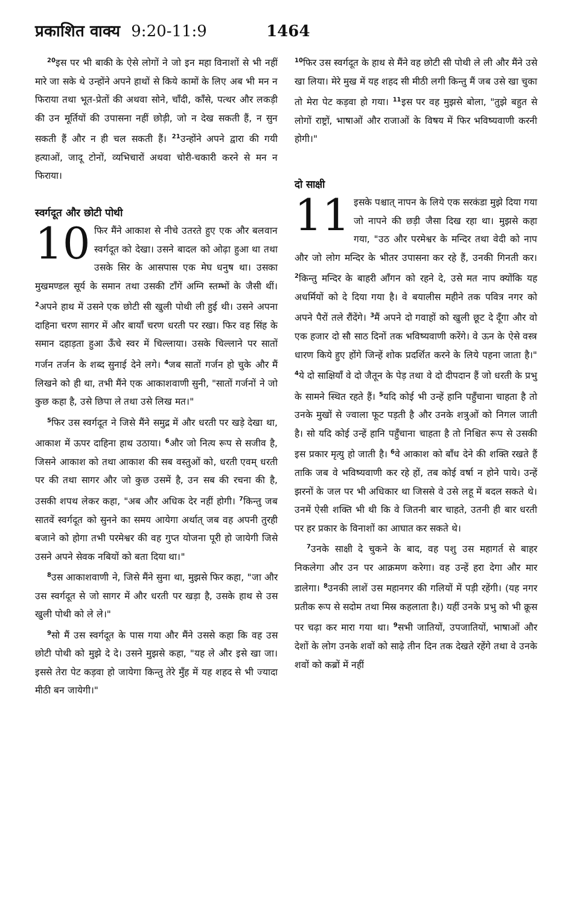प्रकाशित वाक्य 9:20-11:9 1464
<sup>20</sup> इस पर भी बाकी के ऐसे लोगों ने जो इन महा विनाशों से भी नहीं मारे जा सके थे उन्होंने अपने हाथों से किये कामों के लिए अब भी मन न फिराया तथा भूत-प्रेतों की अथवा सोने, चाँदी, काँसे, पत्थर और लकड़ी की उन मूर्तियों की उपासना नहीं छोड़ी, जो न देख सकती हैं, न सुन सकती हैं और न ही चल सकती हैं। <sup>21</sup>उन्होंने अपने द्वारा की गयी हत्याओं, जादू टोनों, व्यभिचारों अथवा चोरी-चकारी करने से मन न फिराया।
स्वर्गदूत और छोटी पोथी
10 फिर मैंने आकाश से नीचे उतरते हुए एक और बलवान स्वर्गदूत को देखा। उसने बादल को ओढ़ा हुआ था तथा उसके सिर के आसपास एक मेघ धनुष था। उसका मुखमण्डल सूर्य के समान तथा उसकी टाँगें अग्नि स्तम्भों के जैसी थीं। <sup>2</sup>अपने हाथ में उसने एक छोटी सी खुली पोथी ली हुई थी। उसने अपना दाहिना चरण सागर में और बायाँ चरण धरती पर रखा। फिर वह सिंह के समान दहाड़ता हुआ ऊँचे स्वर में चिल्लाया। उसके चिल्लाने पर सातों गर्जन तर्जन के शब्द सुनाई देने लगे। <sup>4</sup>जब सातों गर्जन हो चुके और मैं लिखने को ही था, तभी मैंने एक आकाशवाणी सुनी, "सातों गर्जनों ने जो कुछ कहा है, उसे छिपा ले तथा उसे लिख मत।"
<sup>5</sup> फिर उस स्वर्गदूत ने जिसे मैंने समुद्र में और धरती पर खड़े देखा था, आकाश में ऊपर दाहिना हाथ उठाया। <sup>6</sup>और जो नित्य रूप से सजीव है, जिसने आकाश को तथा आकाश की सब वस्तुओं को, धरती एवम् धरती पर की तथा सागर और जो कुछ उसमें है, उन सब की रचना की है, उसकी शपथ लेकर कहा, "अब और अधिक देर नहीं होगी। <sup>7</sup>किन्तु जब सातवें स्वर्गदूत को सुनने का समय आयेगा अर्थात् जब वह अपनी तुरही बजाने को होगा तभी परमेश्वर की वह गुप्त योजना पूरी हो जायेगी जिसे उसने अपने सेवक नबियों को बता दिया था।"
<sup>8</sup> उस आकाशवाणी ने, जिसे मैंने सुना था, मुझसे फिर कहा, "जा और उस स्वर्गदूत से जो सागर में और धरती पर खड़ा है, उसके हाथ से उस खुली पोथी को ले ले।"
<sup>9</sup> सो मैं उस स्वर्गदूत के पास गया और मैंने उससे कहा कि वह उस छोटी पोथी को मुझे दे दे। उसने मुझसे कहा, "यह ले और इसे खा जा। इससे तेरा पेट कड़वा हो जायेगा किन्तु तेरे मुँह में यह शहद से भी ज्यादा मीठी बन जायेगी।"
<sup>10</sup> फिर उस स्वर्गदूत के हाथ से मैंने वह छोटी सी पोथी ले ली और मैंने उसे खा लिया। मेरे मुख में यह शहद सी मीठी लगी किन्तु मैं जब उसे खा चुका तो मेरा पेट कड़वा हो गया। <sup>11</sup>इस पर वह मुझसे बोला, "तुझे बहुत से लोगों राष्ट्रों, भाषाओं और राजाओं के विषय में फिर भविष्यवाणी करनी होगी।"
दो साक्षी
11 इसके पश्चात् नापन के लिये एक सरकंडा मुझे दिया गया जो नापने की छड़ी जैसा दिख रहा था। मुझसे कहा गया, "उठ और परमेश्वर के मन्दिर तथा वेदी को नाप और जो लोग मन्दिर के भीतर उपासना कर रहे हैं, उनकी गिनती कर। <sup>2</sup>किन्तु मन्दिर के बाहरी आँगन को रहने दे, उसे मत नाप क्योंकि यह अधर्मियों को दे दिया गया है। वे बयालीस महीने तक पवित्र नगर को अपने पैरों तले रौंदेंगे। <sup>3</sup>मैं अपने दो गवाहों को खुली छूट दे दूँगा और वो एक हजार दो सौ साठ दिनों तक भविष्यवाणी करेंगे। वे ऊन के ऐसे वस्त्र धारण किये हुए होंगे जिन्हें शोक प्रदर्शित करने के लिये पहना जाता है।" <sup>4</sup>ये दो साक्षियाँ वे दो जैतून के पेड़ तथा वे दो दीपदान हैं जो धरती के प्रभु के सामने स्थित रहते हैं। <sup>5</sup>यदि कोई भी उन्हें हानि पहुँचाना चाहता है तो उनके मुखों से ज्वाला फूट पड़ती है और उनके शत्रुओं को निगल जाती है। सो यदि कोई उन्हें हानि पहुँचाना चाहता है तो निश्चित रूप से उसकी इस प्रकार मृत्यु हो जाती है। <sup>6</sup>वे आकाश को बाँध देने की शक्ति रखते हैं ताकि जब वे भविष्यवाणी कर रहे हों, तब कोई वर्षा न होने पाये। उन्हें झरनों के जल पर भी अधिकार था जिससे वे उसे लहू में बदल सकते थे। उनमें ऐसी शक्ति भी थी कि वे जितनी बार चाहते, उतनी ही बार धरती पर हर प्रकार के विनाशों का आघात कर सकते थे।
<sup>7</sup> उनके साक्षी दे चुकने के बाद, वह पशु उस महागर्त से बाहर निकलेगा और उन पर आक्रमण करेगा। वह उन्हें हरा देगा और मार डालेगा। <sup>8</sup>उनकी लाशें उस महानगर की गलियों में पड़ी रहेंगी। (यह नगर प्रतीक रूप से सदोम तथा मिस्र कहलाता है।) यहीं उनके प्रभु को भी क्रूस पर चढ़ा कर मारा गया था। <sup>9</sup>सभी जातियों, उपजातियों, भाषाओं और देशों के लोग उनके शवों को साढ़े तीन दिन तक देखते रहेंगे तथा वे उनके शवों को कब्रों में नहीं